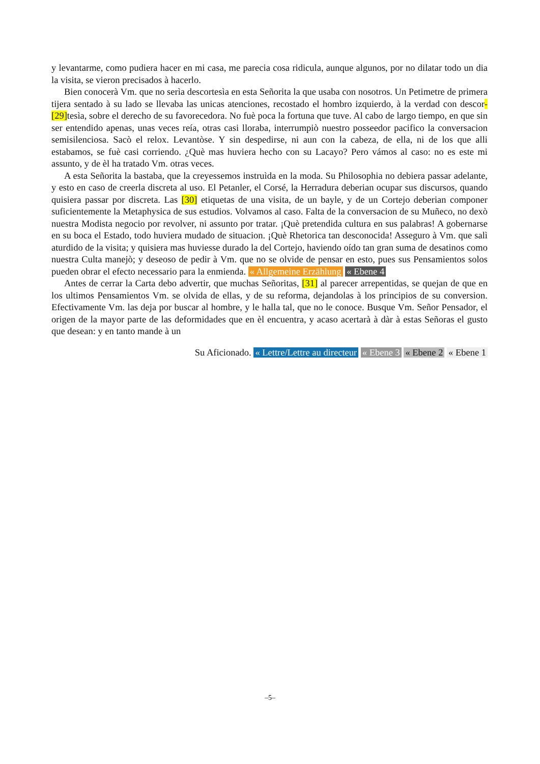y levantarme, como pudiera hacer en mi casa, me parecia cosa ridicula, aunque algunos, por no dilatar todo un dia la visita, se vieron precisados à hacerlo.
Bien conocerà Vm. que no serìa descortesìa en esta Señorita la que usaba con nosotros. Un Petimetre de primera tijera sentado à su lado se llevaba las unicas atenciones, recostado el hombro izquierdo, à la verdad con descor-[29] tesìa, sobre el derecho de su favorecedora. No fuè poca la fortuna que tuve. Al cabo de largo tiempo, en que sin ser entendido apenas, unas veces reía, otras casi lloraba, interrumpiò nuestro posseedor pacifico la conversacion semisilenciosa. Sacò el relox. Levantòse. Y sin despedirse, ni aun con la cabeza, de ella, ni de los que alli estabamos, se fuè casi corriendo. ¿Què mas huviera hecho con su Lacayo? Pero vámos al caso: no es este mi assunto, y de èl ha tratado Vm. otras veces.
A esta Señorita la bastaba, que la creyessemos instruìda en la moda. Su Philosophia no debiera passar adelante, y esto en caso de creerla discreta al uso. El Petanler, el Corsé, la Herradura deberian ocupar sus discursos, quando quisiera passar por discreta. Las [30] etiquetas de una visita, de un bayle, y de un Cortejo deberian componer suficientemente la Metaphysica de sus estudios. Volvamos al caso. Falta de la conversacion de su Muñeco, no dexò nuestra Modista negocio por revolver, ni assunto por tratar. ¡Què pretendida cultura en sus palabras! A gobernarse en su boca el Estado, todo huviera mudado de situacion. ¡Què Rhetorica tan desconocida! Asseguro à Vm. que salì aturdido de la visita; y quisiera mas huviesse durado la del Cortejo, haviendo oído tan gran suma de desatinos como nuestra Culta manejò; y deseoso de pedir à Vm. que no se olvide de pensar en esto, pues sus Pensamientos solos pueden obrar el efecto necessario para la enmienda. « Allgemeine Erzählung « Ebene 4
Antes de cerrar la Carta debo advertir, que muchas Señoritas, [31] al parecer arrepentidas, se quejan de que en los ultimos Pensamientos Vm. se olvida de ellas, y de su reforma, dejandolas à los principios de su conversion. Efectivamente Vm. las deja por buscar al hombre, y le halla tal, que no le conoce. Busque Vm. Señor Pensador, el origen de la mayor parte de las deformidades que en èl encuentra, y acaso acertarà à dàr à estas Señoras el gusto que desean: y en tanto mande à un
Su Aficionado. « Lettre/Lettre au directeur « Ebene 3 « Ebene 2 « Ebene 1
–5–